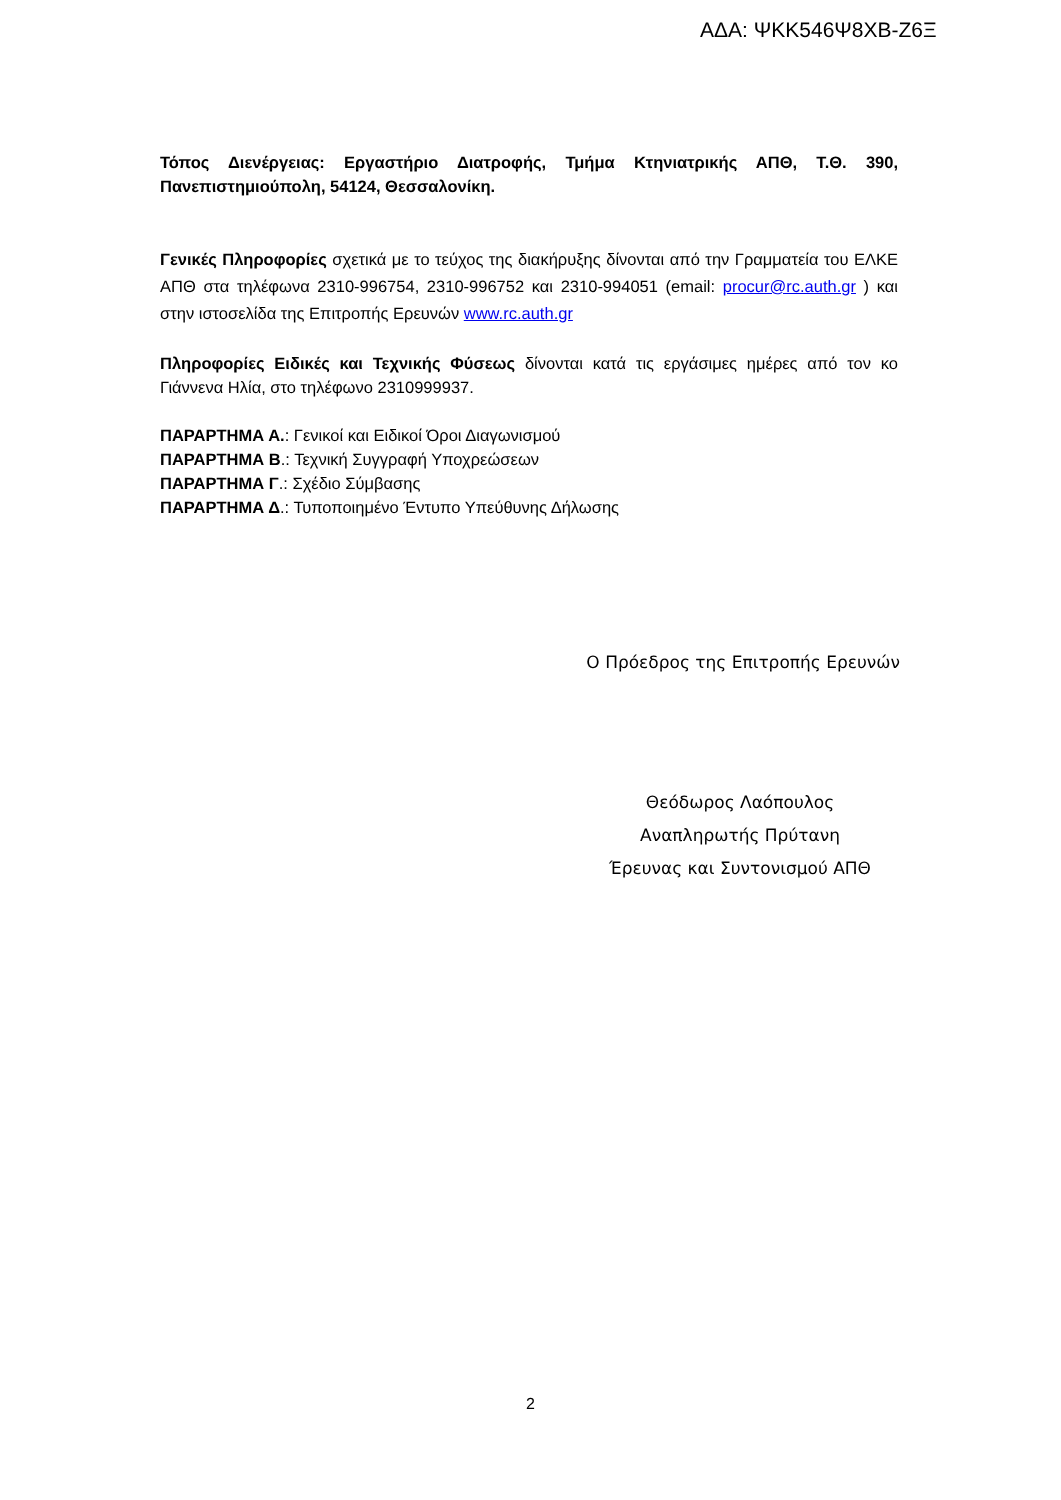ΑΔΑ: ΨΚΚ546Ψ8ΧΒ-Ζ6Ξ
Τόπος Διενέργειας: Εργαστήριο Διατροφής, Τμήμα Κτηνιατρικής ΑΠΘ, Τ.Θ. 390, Πανεπιστημιούπολη, 54124, Θεσσαλονίκη.
Γενικές Πληροφορίες σχετικά με το τεύχος της διακήρυξης δίνονται από την Γραμματεία του ΕΛΚΕ ΑΠΘ στα τηλέφωνα 2310-996754, 2310-996752 και 2310-994051 (email: procur@rc.auth.gr ) και στην ιστοσελίδα της Επιτροπής Ερευνών www.rc.auth.gr
Πληροφορίες Ειδικές και Τεχνικής Φύσεως δίνονται κατά τις εργάσιμες ημέρες από τον κο Γιάννενα Ηλία, στο τηλέφωνο 2310999937.
ΠΑΡΑΡΤΗΜΑ Α.: Γενικοί και Ειδικοί Όροι Διαγωνισμού
ΠΑΡΑΡΤΗΜΑ Β.: Τεχνική Συγγραφή Υποχρεώσεων
ΠΑΡΑΡΤΗΜΑ Γ.: Σχέδιο Σύμβασης
ΠΑΡΑΡΤΗΜΑ Δ.: Τυποποιημένο Έντυπο Υπεύθυνης Δήλωσης
Ο Πρόεδρος της Επιτροπής Ερευνών
Θεόδωρος Λαόπουλος
Αναπληρωτής Πρύτανη
Έρευνας και Συντονισμού ΑΠΘ
2